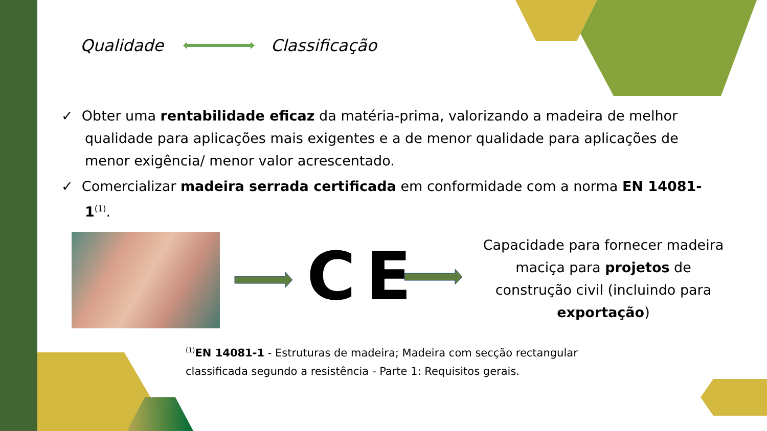Qualidade Classificação
✓ Obter uma rentabilidade eficaz da matéria-prima, valorizando a madeira de melhor qualidade para aplicações mais exigentes e a de menor qualidade para aplicações de menor exigência/ menor valor acrescentado.
✓ Comercializar madeira serrada certificada em conformidade com a norma EN 14081-1<sup>(1)</sup>.
CE
Capacidade para fornecer madeira maciça para projetos de construção civil (incluindo para exportação)
<sup>(1)</sup> EN 14081-1 - Estruturas de madeira; Madeira com secção rectangular classificada segundo a resistência - Parte 1: Requisitos gerais.